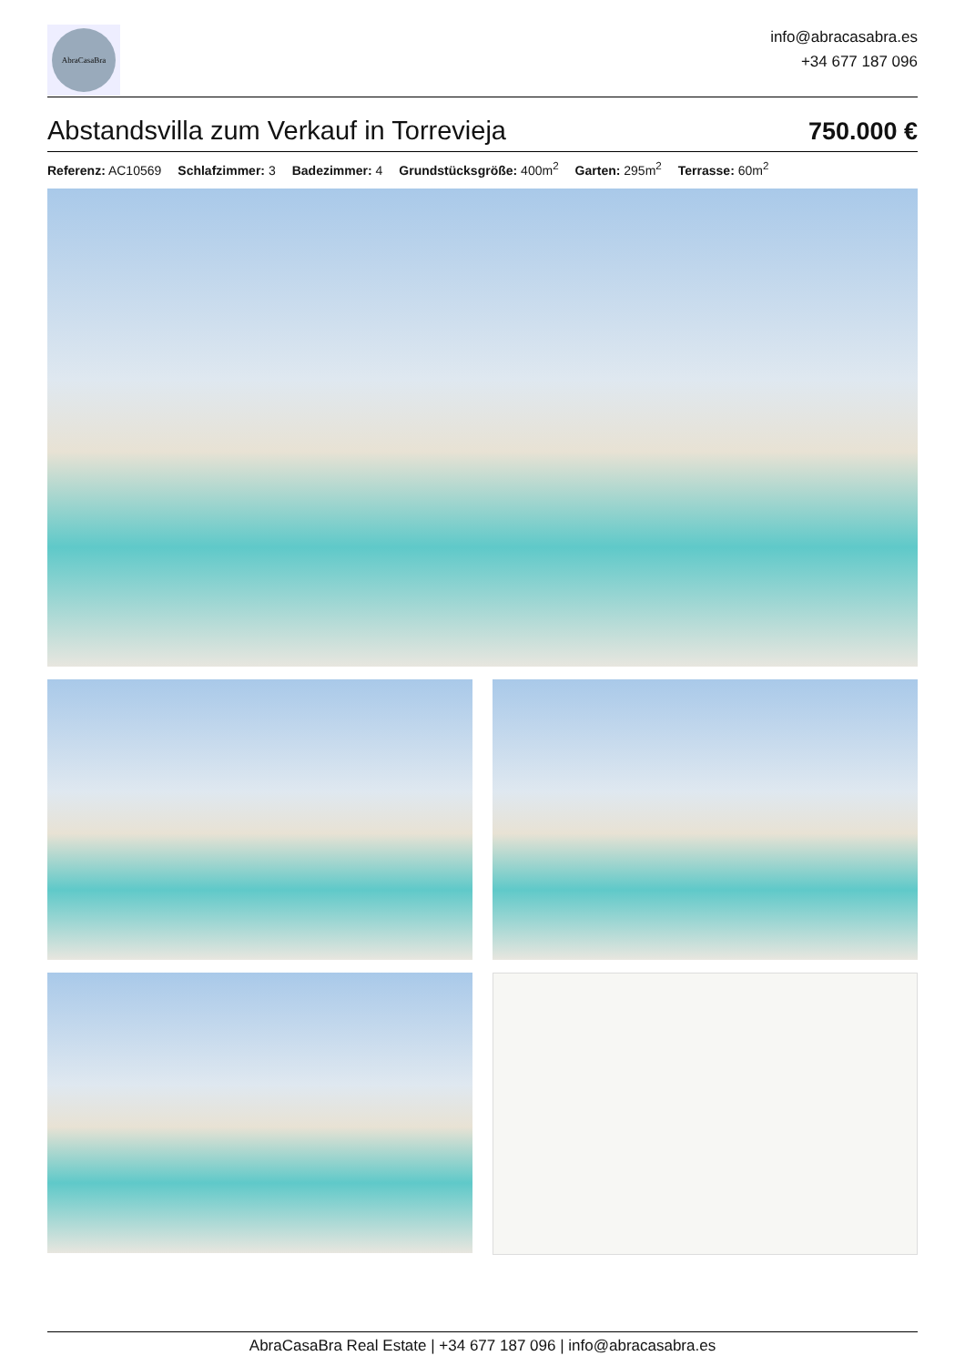AbraCasaBra
info@abracasabra.es
+34 677 187 096
Abstandsvilla zum Verkauf in Torrevieja
750.000 €
Referenz: AC10569 Schlafzimmer: 3 Badezimmer: 4 Grundstücksgröße: 400m<sup>2</sup> Garten: 295m<sup>2</sup> Terrasse: 60m<sup>2</sup>
AbraCasaBra Real Estate | +34 677 187 096 | info@abracasabra.es